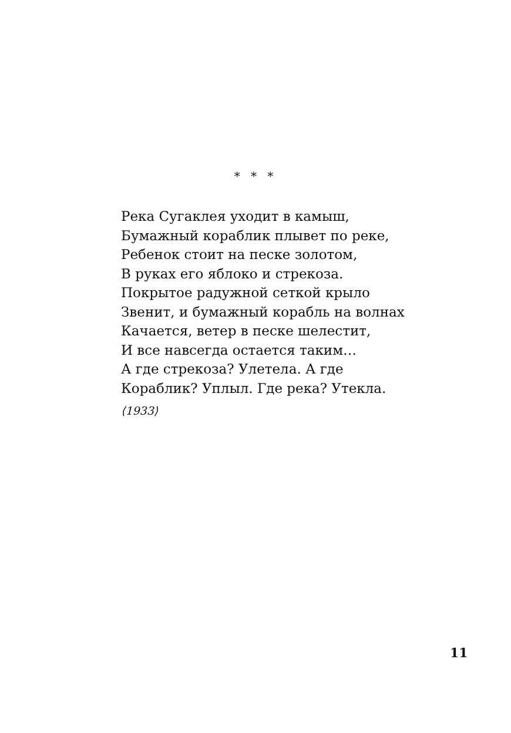* * *
Река Сугаклея уходит в камыш,
Бумажный кораблик плывет по реке,
Ребенок стоит на песке золотом,
В руках его яблоко и стрекоза.
Покрытое радужной сеткой крыло
Звенит, и бумажный корабль на волнах
Качается, ветер в песке шелестит,
И все навсегда остается таким…
А где стрекоза? Улетела. А где
Кораблик? Уплыл. Где река? Утекла.
⟨1933⟩
11